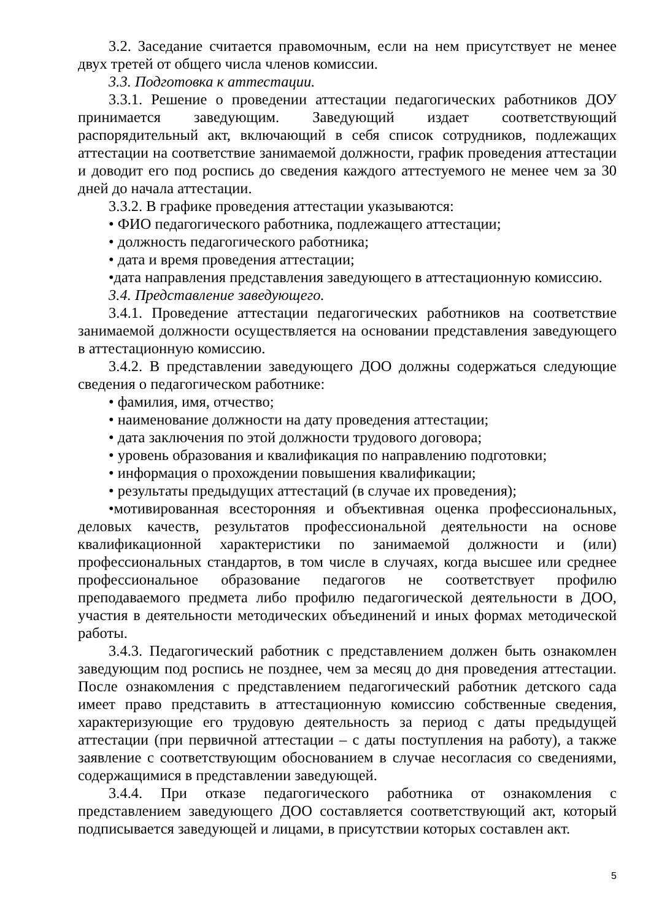3.2. Заседание считается правомочным, если на нем присутствует не менее двух третей от общего числа членов комиссии.
3.3. Подготовка к аттестации.
3.3.1. Решение о проведении аттестации педагогических работников ДОУ принимается заведующим. Заведующий издает соответствующий распорядительный акт, включающий в себя список сотрудников, подлежащих аттестации на соответствие занимаемой должности, график проведения аттестации и доводит его под роспись до сведения каждого аттестуемого не менее чем за 30 дней до начала аттестации.
3.3.2. В графике проведения аттестации указываются:
• ФИО педагогического работника, подлежащего аттестации;
• должность педагогического работника;
• дата и время проведения аттестации;
•дата направления представления заведующего в аттестационную комиссию.
3.4. Представление заведующего.
3.4.1. Проведение аттестации педагогических работников на соответствие занимаемой должности осуществляется на основании представления заведующего в аттестационную комиссию.
3.4.2. В представлении заведующего ДОО должны содержаться следующие сведения о педагогическом работнике:
• фамилия, имя, отчество;
• наименование должности на дату проведения аттестации;
• дата заключения по этой должности трудового договора;
• уровень образования и квалификация по направлению подготовки;
• информация о прохождении повышения квалификации;
• результаты предыдущих аттестаций (в случае их проведения);
•мотивированная всесторонняя и объективная оценка профессиональных, деловых качеств, результатов профессиональной деятельности на основе квалификационной характеристики по занимаемой должности и (или) профессиональных стандартов, в том числе в случаях, когда высшее или среднее профессиональное образование педагогов не соответствует профилю преподаваемого предмета либо профилю педагогической деятельности в ДОО, участия в деятельности методических объединений и иных формах методической работы.
3.4.3. Педагогический работник с представлением должен быть ознакомлен заведующим под роспись не позднее, чем за месяц до дня проведения аттестации. После ознакомления с представлением педагогический работник детского сада имеет право представить в аттестационную комиссию собственные сведения, характеризующие его трудовую деятельность за период с даты предыдущей аттестации (при первичной аттестации – с даты поступления на работу), а также заявление с соответствующим обоснованием в случае несогласия со сведениями, содержащимися в представлении заведующей.
3.4.4. При отказе педагогического работника от ознакомления с представлением заведующего ДОО составляется соответствующий акт, который подписывается заведующей и лицами, в присутствии которых составлен акт.
5